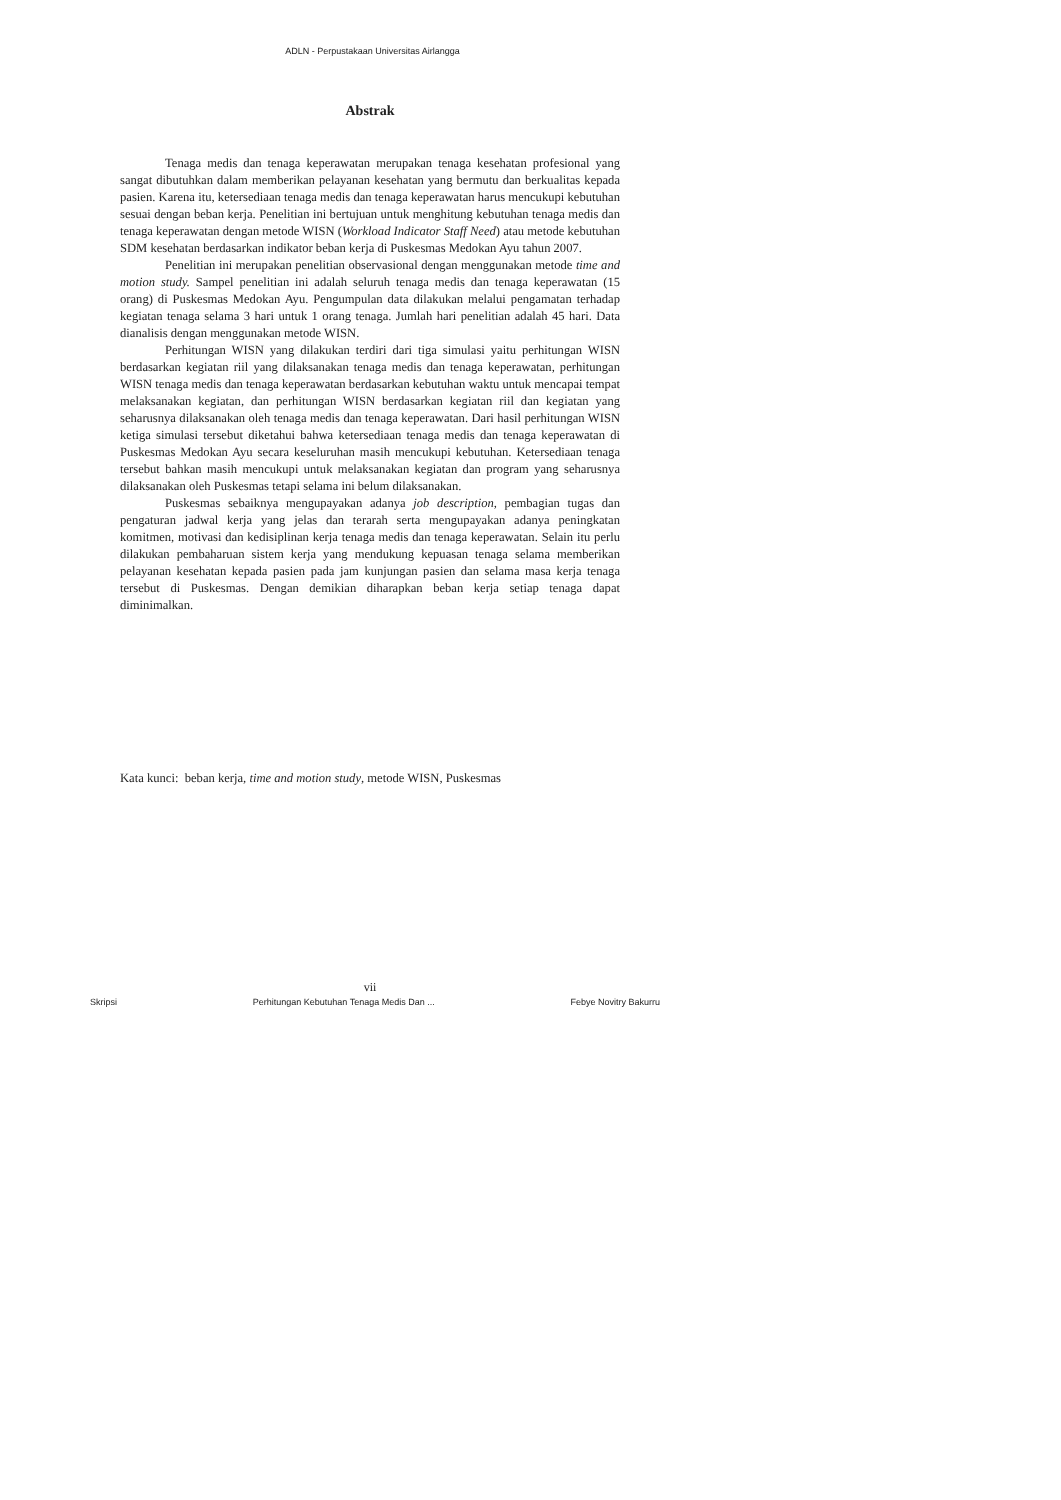ADLN - Perpustakaan Universitas Airlangga
Abstrak
Tenaga medis dan tenaga keperawatan merupakan tenaga kesehatan profesional yang sangat dibutuhkan dalam memberikan pelayanan kesehatan yang bermutu dan berkualitas kepada pasien. Karena itu, ketersediaan tenaga medis dan tenaga keperawatan harus mencukupi kebutuhan sesuai dengan beban kerja. Penelitian ini bertujuan untuk menghitung kebutuhan tenaga medis dan tenaga keperawatan dengan metode WISN (Workload Indicator Staff Need) atau metode kebutuhan SDM kesehatan berdasarkan indikator beban kerja di Puskesmas Medokan Ayu tahun 2007.
Penelitian ini merupakan penelitian observasional dengan menggunakan metode time and motion study. Sampel penelitian ini adalah seluruh tenaga medis dan tenaga keperawatan (15 orang) di Puskesmas Medokan Ayu. Pengumpulan data dilakukan melalui pengamatan terhadap kegiatan tenaga selama 3 hari untuk 1 orang tenaga. Jumlah hari penelitian adalah 45 hari. Data dianalisis dengan menggunakan metode WISN.
Perhitungan WISN yang dilakukan terdiri dari tiga simulasi yaitu perhitungan WISN berdasarkan kegiatan riil yang dilaksanakan tenaga medis dan tenaga keperawatan, perhitungan WISN tenaga medis dan tenaga keperawatan berdasarkan kebutuhan waktu untuk mencapai tempat melaksanakan kegiatan, dan perhitungan WISN berdasarkan kegiatan riil dan kegiatan yang seharusnya dilaksanakan oleh tenaga medis dan tenaga keperawatan. Dari hasil perhitungan WISN ketiga simulasi tersebut diketahui bahwa ketersediaan tenaga medis dan tenaga keperawatan di Puskesmas Medokan Ayu secara keseluruhan masih mencukupi kebutuhan. Ketersediaan tenaga tersebut bahkan masih mencukupi untuk melaksanakan kegiatan dan program yang seharusnya dilaksanakan oleh Puskesmas tetapi selama ini belum dilaksanakan.
Puskesmas sebaiknya mengupayakan adanya job description, pembagian tugas dan pengaturan jadwal kerja yang jelas dan terarah serta mengupayakan adanya peningkatan komitmen, motivasi dan kedisiplinan kerja tenaga medis dan tenaga keperawatan. Selain itu perlu dilakukan pembaharuan sistem kerja yang mendukung kepuasan tenaga selama memberikan pelayanan kesehatan kepada pasien pada jam kunjungan pasien dan selama masa kerja tenaga tersebut di Puskesmas. Dengan demikian diharapkan beban kerja setiap tenaga dapat diminimalkan.
Kata kunci: beban kerja, time and motion study, metode WISN, Puskesmas
vii
Skripsi Perhitungan Kebutuhan Tenaga Medis Dan ... Febye Novitry Bakurru